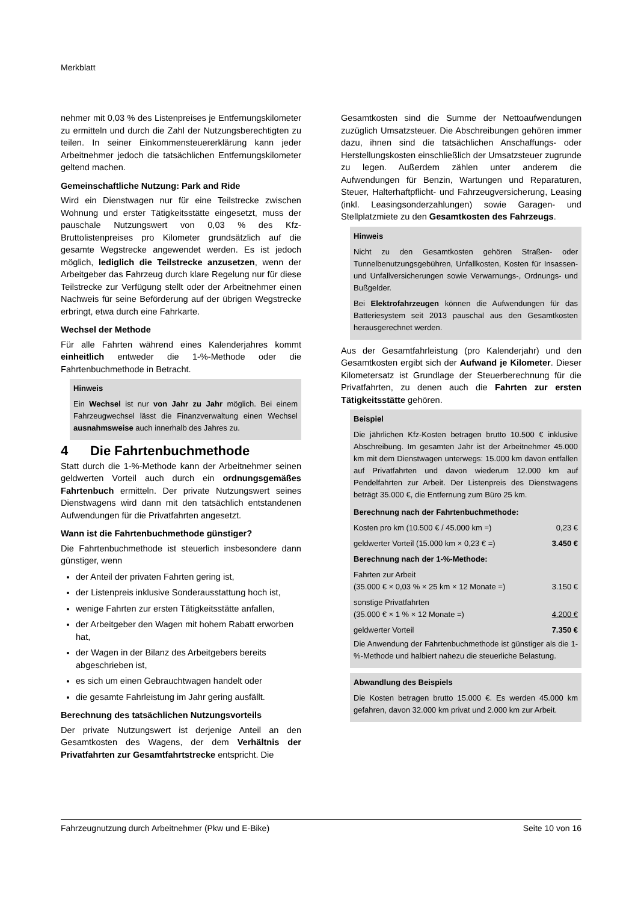Merkblatt
nehmer mit 0,03 % des Listenpreises je Entfernungskilometer zu ermitteln und durch die Zahl der Nutzungsberechtigten zu teilen. In seiner Einkommensteuererklärung kann jeder Arbeitnehmer jedoch die tatsächlichen Entfernungskilometer geltend machen.
Gemeinschaftliche Nutzung: Park and Ride
Wird ein Dienstwagen nur für eine Teilstrecke zwischen Wohnung und erster Tätigkeitsstätte eingesetzt, muss der pauschale Nutzungswert von 0,03 % des Kfz-Bruttolistenpreises pro Kilometer grundsätzlich auf die gesamte Wegstrecke angewendet werden. Es ist jedoch möglich, lediglich die Teilstrecke anzusetzen, wenn der Arbeitgeber das Fahrzeug durch klare Regelung nur für diese Teilstrecke zur Verfügung stellt oder der Arbeitnehmer einen Nachweis für seine Beförderung auf der übrigen Wegstrecke erbringt, etwa durch eine Fahrkarte.
Wechsel der Methode
Für alle Fahrten während eines Kalenderjahres kommt einheitlich entweder die 1-%-Methode oder die Fahrtenbuchmethode in Betracht.
Hinweis
Ein Wechsel ist nur von Jahr zu Jahr möglich. Bei einem Fahrzeugwechsel lässt die Finanzverwaltung einen Wechsel ausnahmsweise auch innerhalb des Jahres zu.
4 Die Fahrtenbuchmethode
Statt durch die 1-%-Methode kann der Arbeitnehmer seinen geldwerten Vorteil auch durch ein ordnungsgemäßes Fahrtenbuch ermitteln. Der private Nutzungswert seines Dienstwagens wird dann mit den tatsächlich entstandenen Aufwendungen für die Privatfahrten angesetzt.
Wann ist die Fahrtenbuchmethode günstiger?
Die Fahrtenbuchmethode ist steuerlich insbesondere dann günstiger, wenn
der Anteil der privaten Fahrten gering ist,
der Listenpreis inklusive Sonderausstattung hoch ist,
wenige Fahrten zur ersten Tätigkeitsstätte anfallen,
der Arbeitgeber den Wagen mit hohem Rabatt erworben hat,
der Wagen in der Bilanz des Arbeitgebers bereits abgeschrieben ist,
es sich um einen Gebrauchtwagen handelt oder
die gesamte Fahrleistung im Jahr gering ausfällt.
Berechnung des tatsächlichen Nutzungsvorteils
Der private Nutzungswert ist derjenige Anteil an den Gesamtkosten des Wagens, der dem Verhältnis der Privatfahrten zur Gesamtfahrtstrecke entspricht. Die
Gesamtkosten sind die Summe der Nettoaufwendungen zuzüglich Umsatzsteuer. Die Abschreibungen gehören immer dazu, ihnen sind die tatsächlichen Anschaffungs- oder Herstellungskosten einschließlich der Umsatzsteuer zugrunde zu legen. Außerdem zählen unter anderem die Aufwendungen für Benzin, Wartungen und Reparaturen, Steuer, Halterhaftpflicht- und Fahrzeugversicherung, Leasing (inkl. Leasingsonderzahlungen) sowie Garagen- und Stellplatzmiete zu den Gesamtkosten des Fahrzeugs.
Hinweis
Nicht zu den Gesamtkosten gehören Straßen- oder Tunnelbenutzungsgebühren, Unfallkosten, Kosten für Insassen- und Unfallversicherungen sowie Verwarnungs-, Ordnungs- und Bußgelder.
Bei Elektrofahrzeugen können die Aufwendungen für das Batteriesystem seit 2013 pauschal aus den Gesamtkosten herausgerechnet werden.
Aus der Gesamtfahrleistung (pro Kalenderjahr) und den Gesamtkosten ergibt sich der Aufwand je Kilometer. Dieser Kilometersatz ist Grundlage der Steuerberechnung für die Privatfahrten, zu denen auch die Fahrten zur ersten Tätigkeitsstätte gehören.
Beispiel
Die jährlichen Kfz-Kosten betragen brutto 10.500 € inklusive Abschreibung. Im gesamten Jahr ist der Arbeitnehmer 45.000 km mit dem Dienstwagen unterwegs: 15.000 km davon entfallen auf Privatfahrten und davon wiederum 12.000 km auf Pendelfahrten zur Arbeit. Der Listenpreis des Dienstwagens beträgt 35.000 €, die Entfernung zum Büro 25 km.
| Berechnung nach der Fahrtenbuchmethode: | |
| Kosten pro km (10.500 € / 45.000 km =) | 0,23 € |
| geldwerter Vorteil (15.000 km × 0,23 € =) | 3.450 € |
| Berechnung nach der 1-%-Methode: | |
| Fahrten zur Arbeit (35.000 € × 0,03 % × 25 km × 12 Monate =) | 3.150 € |
| sonstige Privatfahrten (35.000 € × 1 % × 12 Monate =) | 4.200 € |
| geldwerter Vorteil | 7.350 € |
Die Anwendung der Fahrtenbuchmethode ist günstiger als die 1-%-Methode und halbiert nahezu die steuerliche Belastung.
Abwandlung des Beispiels
Die Kosten betragen brutto 15.000 €. Es werden 45.000 km gefahren, davon 32.000 km privat und 2.000 km zur Arbeit.
Fahrzeugnutzung durch Arbeitnehmer (Pkw und E-Bike) Seite 10 von 16